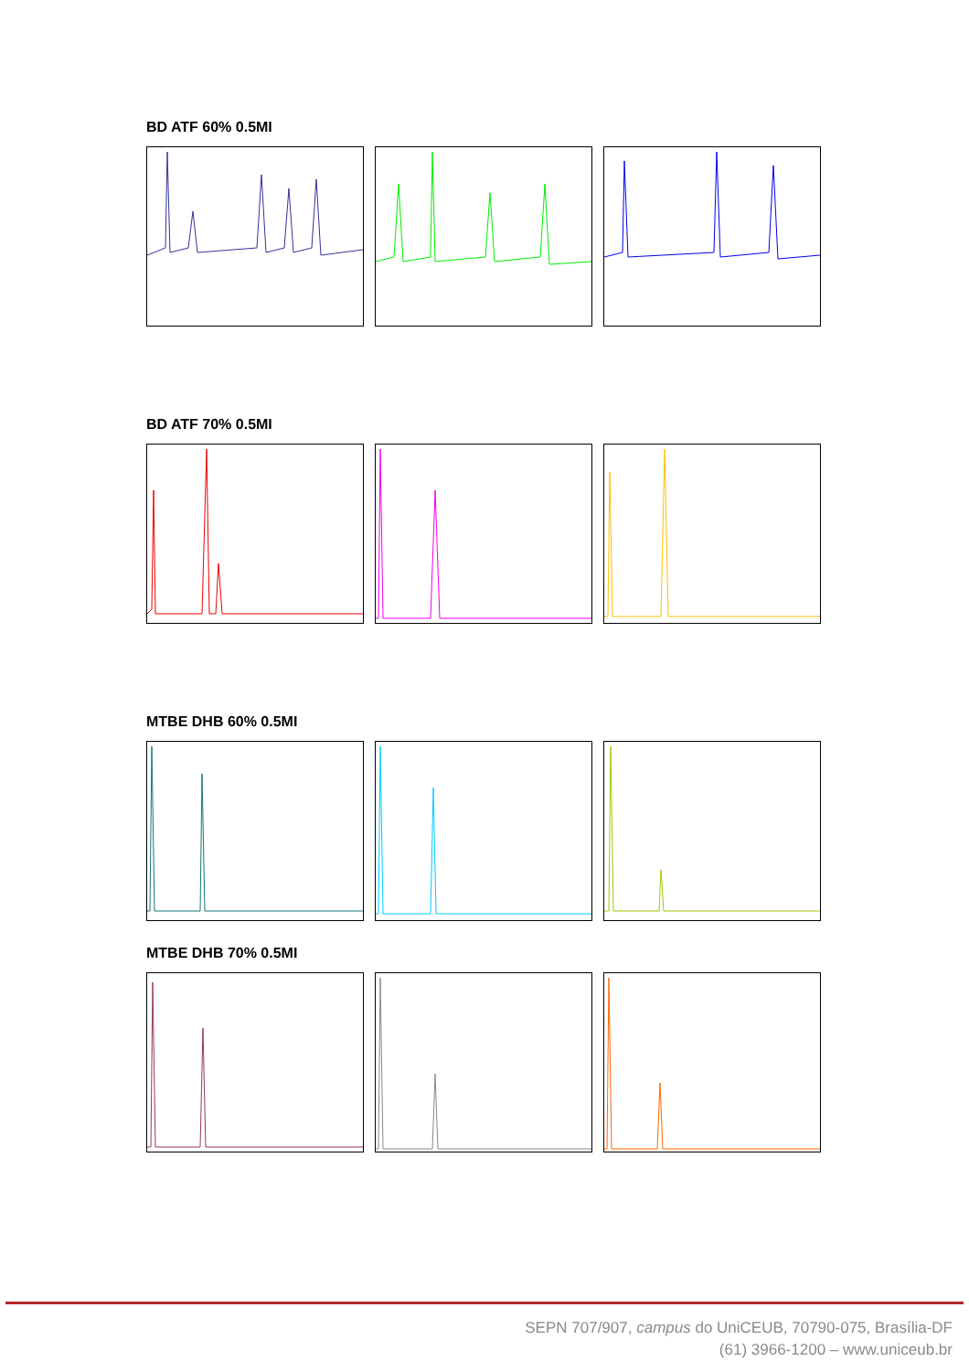BD ATF 60% 0.5MI
BD ATF 70% 0.5MI
MTBE DHB 60% 0.5MI
MTBE DHB 70% 0.5MI
SEPN 707/907, campus do UniCEUB, 70790-075, Brasília-DF
(61) 3966-1200 – www.uniceub.br